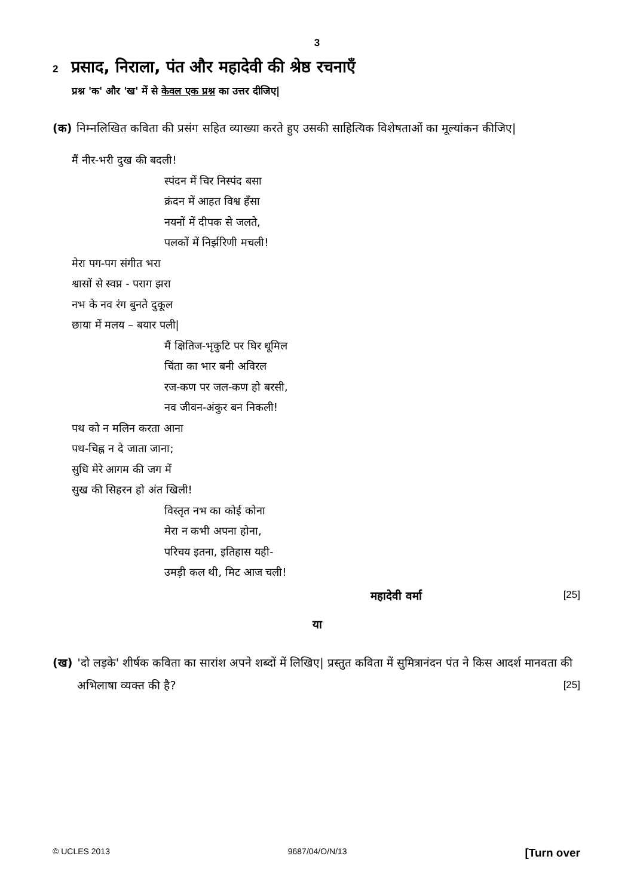3
2 प्रसाद, निराला, पंत और महादेवी की श्रेष्ठ रचनाएँ
प्रश्न 'क' और 'ख' में से केवल एक प्रश्न का उत्तर दीजिए|
(क) निम्नलिखित कविता की प्रसंग सहित व्याख्या करते हुए उसकी साहित्यिक विशेषताओं का मूल्यांकन कीजिए|
मैं नीर-भरी दुख की बदली!
स्पंदन में चिर निस्पंद बसा
क्रंदन में आहत विश्व हँसा
नयनों में दीपक से जलते,
पलकों में निर्झरिणी मचली!
मेरा पग-पग संगीत भरा
श्वासों से स्वप्न - पराग झरा
नभ के नव रंग बुनते दुकूल
छाया में मलय – बयार पली|
मैं क्षितिज-भृकुटि पर घिर धूमिल
चिंता का भार बनी अविरल
रज-कण पर जल-कण हो बरसी,
नव जीवन-अंकुर बन निकली!
पथ को न मलिन करता आना
पथ-चिह्न न दे जाता जाना;
सुधि मेरे आगम की जग में
सुख की सिहरन हो अंत खिली!
विस्तृत नभ का कोई कोना
मेरा न कभी अपना होना,
परिचय इतना, इतिहास यही-
उमड़ी कल थी, मिट आज चली!
महादेवी वर्मा [25]
या
(ख) 'दो लड़के' शीर्षक कविता का सारांश अपने शब्दों में लिखिए| प्रस्तुत कविता में सुमित्रानंदन पंत ने किस आदर्श मानवता की अभिलाषा व्यक्त की है? [25]
© UCLES 2013 9687/04/O/N/13 [Turn over